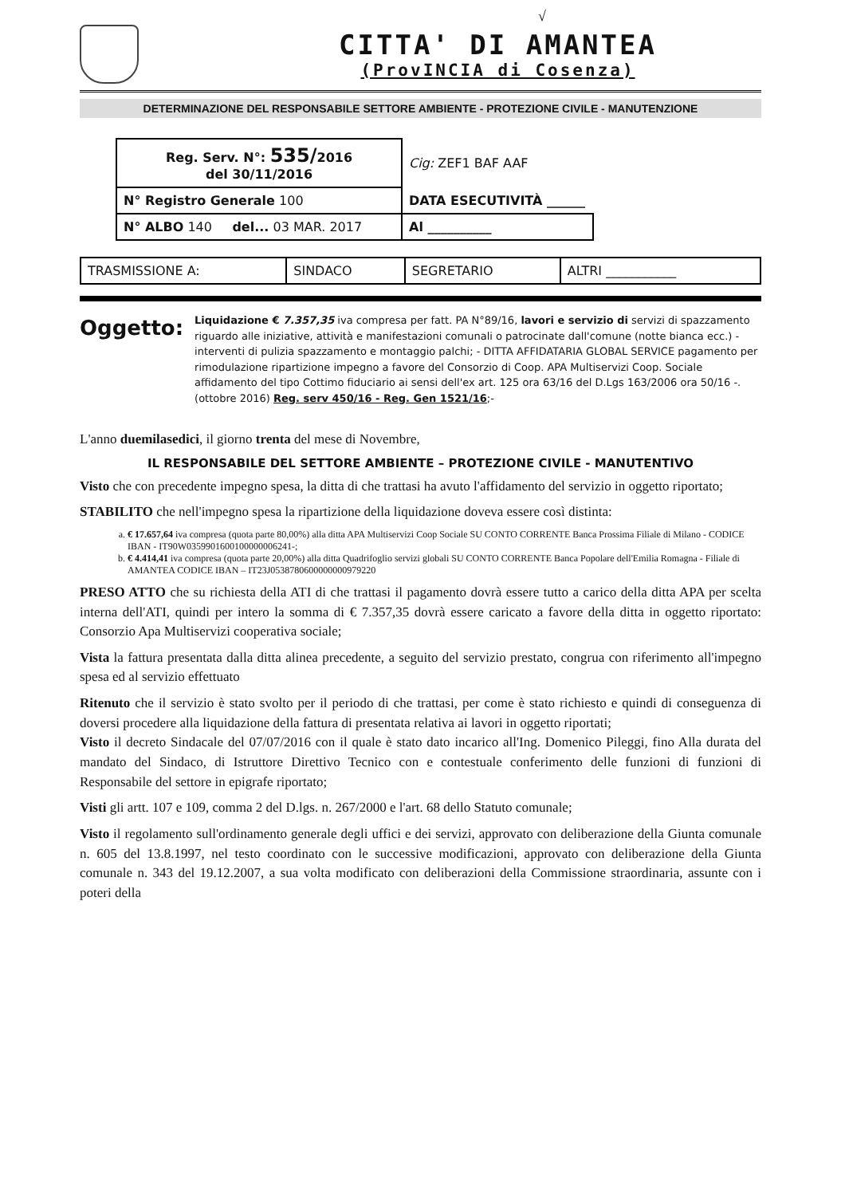√
CITTA' DI AMANTEA
(ProvINCIA di Cosenza)
DETERMINAZIONE DEL RESPONSABILE SETTORE AMBIENTE - PROTEZIONE CIVILE - MANUTENZIONE
| Reg. Serv. N°: 535/ 2016 del 30/11/2016 | Cig: ZEF1 BAF AAF |
| N° Registro Generale 100 | DATA ESECUTIVITÀ ______ |
| N° ALBO 140 del... 03 MAR. 2017 | Al __________ |
| TRASMISSIONE A: | SINDACO | SEGRETARIO | ALTRI ___________ |
Oggetto:
Liquidazione € 7.357,35 iva compresa per fatt. PA N°89/16, lavori e servizio di servizi di spazzamento riguardo alle iniziative, attività e manifestazioni comunali o patrocinate dall'comune (notte bianca ecc.) - interventi di pulizia spazzamento e montaggio palchi; - DITTA AFFIDATARIA GLOBAL SERVICE pagamento per rimodulazione ripartizione impegno a favore del Consorzio di Coop. APA Multiservizi Coop. Sociale affidamento del tipo Cottimo fiduciario ai sensi dell'ex art. 125 ora 63/16 del D.Lgs 163/2006 ora 50/16 -.(ottobre 2016) Reg. serv 450/16 - Reg. Gen 1521/16;-
L'anno duemilasedici, il giorno trenta del mese di Novembre,
IL RESPONSABILE DEL SETTORE AMBIENTE – PROTEZIONE CIVILE - MANUTENTIVO
Visto che con precedente impegno spesa, la ditta di che trattasi ha avuto l'affidamento del servizio in oggetto riportato;
STABILITO che nell'impegno spesa la ripartizione della liquidazione doveva essere così distinta:
a. € 17.657,64 iva compresa (quota parte 80,00%) alla ditta APA Multiservizi Coop Sociale SU CONTO CORRENTE Banca Prossima Filiale di Milano - CODICE IBAN - IT90W0359901600100000006241-;
b. € 4.414,41 iva compresa (quota parte 20,00%) alla ditta Quadrifoglio servizi globali SU CONTO CORRENTE Banca Popolare dell'Emilia Romagna - Filiale di AMANTEA CODICE IBAN – IT23J0538780600000000979220
PRESO ATTO che su richiesta della ATI di che trattasi il pagamento dovrà essere tutto a carico della ditta APA per scelta interna dell'ATI, quindi per intero la somma di € 7.357,35 dovrà essere caricato a favore della ditta in oggetto riportato: Consorzio Apa Multiservizi cooperativa sociale;
Vista la fattura presentata dalla ditta alinea precedente, a seguito del servizio prestato, congrua con riferimento all'impegno spesa ed al servizio effettuato
Ritenuto che il servizio è stato svolto per il periodo di che trattasi, per come è stato richiesto e quindi di conseguenza di doversi procedere alla liquidazione della fattura di presentata relativa ai lavori in oggetto riportati;
Visto il decreto Sindacale del 07/07/2016 con il quale è stato dato incarico all'Ing. Domenico Pileggi, fino Alla durata del mandato del Sindaco, di Istruttore Direttivo Tecnico con e contestuale conferimento delle funzioni di funzioni di Responsabile del settore in epigrafe riportato;
Visti gli artt. 107 e 109, comma 2 del D.lgs. n. 267/2000 e l'art. 68 dello Statuto comunale;
Visto il regolamento sull'ordinamento generale degli uffici e dei servizi, approvato con deliberazione della Giunta comunale n. 605 del 13.8.1997, nel testo coordinato con le successive modificazioni, approvato con deliberazione della Giunta comunale n. 343 del 19.12.2007, a sua volta modificato con deliberazioni della Commissione straordinaria, assunte con i poteri della